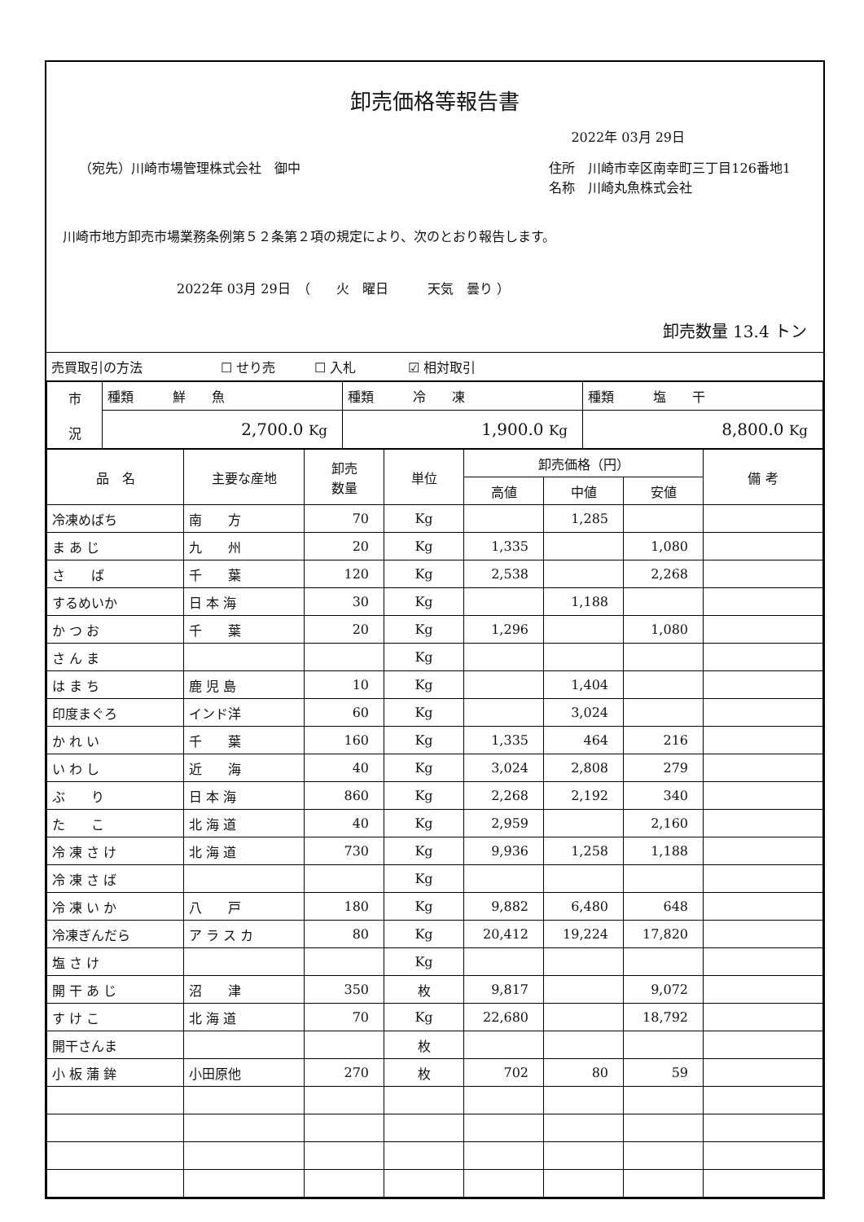卸売価格等報告書
2022年 03月 29日
（宛先）川崎市場管理株式会社　御中 住所　川崎市幸区南幸町三丁目126番地1
名称　川崎丸魚株式会社
川崎市地方卸売市場業務条例第５２条第２項の規定により、次のとおり報告します。
2022年 03月 29日　（　　火　曜日　　　天気　曇り ）
卸売数量 13.4 トン
| 売買取引の方法 ☐ せり売 ☐ 入札 ☑ 相対取引 |
| 市 況 | 種類 鮮 魚 | 種類 冷 凍 | 種類 塩 干 |
| | 2,700.0 Kg | 1,900.0 Kg | 8,800.0 Kg |
| 品 名 | 主要な産地 | 卸売 数量 | 単位 | 卸売価格（円） | | | 備 考 |
| --- | --- | --- | --- | --- | --- | --- | --- |
| | | | | 高値 | 中値 | 安値 | |
| 冷凍めばち | 南 方 | 70 | Kg | | 1,285 | | |
| ま あ じ | 九 州 | 20 | Kg | 1,335 | | 1,080 | |
| さ ば | 千 葉 | 120 | Kg | 2,538 | | 2,268 | |
| するめいか | 日 本 海 | 30 | Kg | | 1,188 | | |
| か つ お | 千 葉 | 20 | Kg | 1,296 | | 1,080 | |
| さ ん ま | | | Kg | | | | |
| は ま ち | 鹿 児 島 | 10 | Kg | | 1,404 | | |
| 印度まぐろ | インド洋 | 60 | Kg | | 3,024 | | |
| か れ い | 千 葉 | 160 | Kg | 1,335 | 464 | 216 | |
| い わ し | 近 海 | 40 | Kg | 3,024 | 2,808 | 279 | |
| ぶ り | 日 本 海 | 860 | Kg | 2,268 | 2,192 | 340 | |
| た こ | 北 海 道 | 40 | Kg | 2,959 | | 2,160 | |
| 冷 凍 さ け | 北 海 道 | 730 | Kg | 9,936 | 1,258 | 1,188 | |
| 冷 凍 さ ば | | | Kg | | | | |
| 冷 凍 い か | 八 戸 | 180 | Kg | 9,882 | 6,480 | 648 | |
| 冷凍ぎんだら | ア ラ ス カ | 80 | Kg | 20,412 | 19,224 | 17,820 | |
| 塩 さ け | | | Kg | | | | |
| 開 干 あ じ | 沼 津 | 350 | 枚 | 9,817 | | 9,072 | |
| す け こ | 北 海 道 | 70 | Kg | 22,680 | | 18,792 | |
| 開干さんま | | | 枚 | | | | |
| 小 板 蒲 鉾 | 小田原他 | 270 | 枚 | 702 | 80 | 59 | |